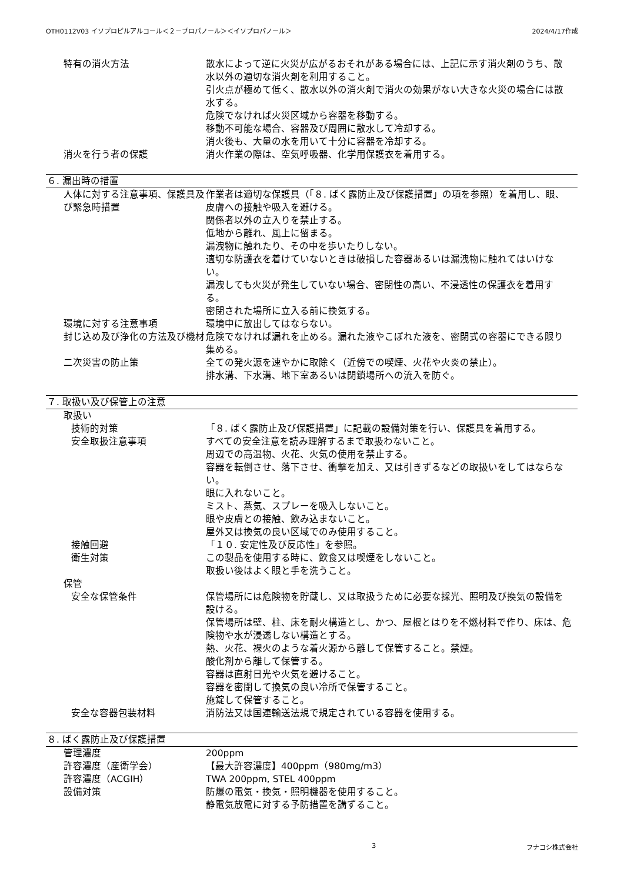OTH0112V03 イソプロピルアルコール＜２－プロパノール＞＜イソプロパノール＞ 2024/4/17作成
特有の消火方法 散水によって逆に火災が広がるおそれがある場合には、上記に示す消火剤のうち、散水以外の適切な消火剤を利用すること。
引火点が極めて低く、散水以外の消火剤で消火の効果がない大きな火災の場合には散水する。
危険でなければ火災区域から容器を移動する。
移動不可能な場合、容器及び周囲に散水して冷却する。
消火後も、大量の水を用いて十分に容器を冷却する。
消火を行う者の保護 消火作業の際は、空気呼吸器、化学用保護衣を着用する。
６. 漏出時の措置
人体に対する注意事項、保護具及び緊急時措置
作業者は適切な保護具（「８. ばく露防止及び保護措置」の項を参照）を着用し、眼、皮膚への接触や吸入を避ける。
関係者以外の立入りを禁止する。
低地から離れ、風上に留まる。
漏洩物に触れたり、その中を歩いたりしない。
適切な防護衣を着けていないときは破損した容器あるいは漏洩物に触れてはいけない。
漏洩しても火災が発生していない場合、密閉性の高い、不浸透性の保護衣を着用する。
密閉された場所に立入る前に換気する。
環境に対する注意事項 環境中に放出してはならない。
封じ込め及び浄化の方法及び機材 危険でなければ漏れを止める。漏れた液やこぼれた液を、密閉式の容器にできる限り集める。
二次災害の防止策 全ての発火源を速やかに取除く（近傍での喫煙、火花や火炎の禁止）。
排水溝、下水溝、地下室あるいは閉鎖場所への流入を防ぐ。
７. 取扱い及び保管上の注意
取扱い
技術的対策 「８. ばく露防止及び保護措置」に記載の設備対策を行い、保護具を着用する。
安全取扱注意事項 すべての安全注意を読み理解するまで取扱わないこと。
周辺での高温物、火花、火気の使用を禁止する。
容器を転倒させ、落下させ、衝撃を加え、又は引きずるなどの取扱いをしてはならない。
眼に入れないこと。
ミスト、蒸気、スプレーを吸入しないこと。
眼や皮膚との接触、飲み込まないこと。
屋外又は換気の良い区域でのみ使用すること。
接触回避 「１０. 安定性及び反応性」を参照。
衛生対策 この製品を使用する時に、飲食又は喫煙をしないこと。
取扱い後はよく眼と手を洗うこと。
保管
安全な保管条件 保管場所には危険物を貯蔵し、又は取扱うために必要な採光、照明及び換気の設備を設ける。
保管場所は壁、柱、床を耐火構造とし、かつ、屋根とはりを不燃材料で作り、床は、危険物や水が浸透しない構造とする。
熱、火花、裸火のような着火源から離して保管すること。禁煙。
酸化剤から離して保管する。
容器は直射日光や火気を避けること。
容器を密閉して換気の良い冷所で保管すること。
施錠して保管すること。
安全な容器包装材料 消防法又は国連輸送法規で規定されている容器を使用する。
８. ばく露防止及び保護措置
管理濃度 200ppm
許容濃度（産衛学会） 【最大許容濃度】400ppm（980mg/m3）
許容濃度（ACGIH） TWA 200ppm, STEL 400ppm
設備対策 防爆の電気・換気・照明機器を使用すること。
静電気放電に対する予防措置を講ずること。
3 フナコシ株式会社